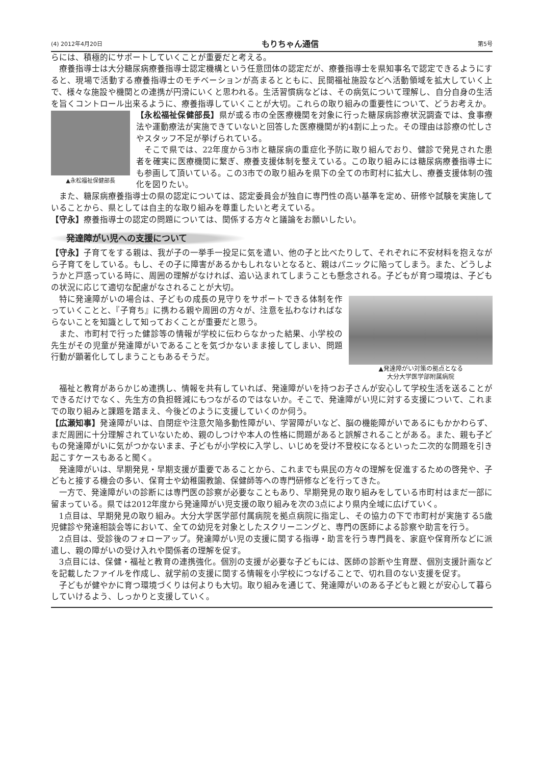(4) 2012年4月20日 もりちゃん通信 第5号
らには、積極的にサポートしていくことが重要だと考える。
療養指導士は大分糖尿病療養指導士認定機構という任意団体の認定だが、療養指導士を県知事名で認定できるようにすると、現場で活動する療養指導士のモチベーションが高まるとともに、民間福祉施設などへ活動領域を拡大していく上で、様々な施設や機関との連携が円滑にいくと思われる。生活習慣病などは、その病気について理解し、自分自身の生活を旨くコントロール出来るように、療養指導していくことが大切。これらの取り組みの重要性について、どうお考えか。
▲永松福祉保健部長
【永松福祉保健部長】県が或る市の全医療機関を対象に行った糖尿病診療状況調査では、食事療法や運動療法が実施できていないと回答した医療機関が約4割に上った。その理由は診療の忙しさやスタッフ不足が挙げられている。
そこで県では、22年度から3市と糖尿病の重症化予防に取り組んでおり、健診で発見された患者を確実に医療機関に繋ぎ、療養支援体制を整えている。この取り組みには糖尿病療養指導士にも参画して頂いている。この3市での取り組みを県下の全ての市町村に拡大し、療養支援体制の強化を図りたい。
また、糖尿病療養指導士の県の認定については、認定委員会が独自に専門性の高い基準を定め、研修や試験を実施していることから、県としては自主的な取り組みを尊重したいと考えている。
【守永】療養指導士の認定の問題については、関係する方々と議論をお願いしたい。
発達障がい児への支援について
【守永】子育てをする親は、我が子の一挙手一投足に気を遣い、他の子と比べたりして、それぞれに不安材料を抱えながら子育てをしている。もし、その子に障害があるかもしれないとなると、親はパニックに陥ってしまう。また、どうしようかと戸惑っている時に、周囲の理解がなければ、追い込まれてしまうことも懸念される。子どもが育つ環境は、子どもの状況に応じて適切な配慮がなされることが大切。
▲発達障がい対策の拠点となる
大分大学医学部附属病院
特に発達障がいの場合は、子どもの成長の見守りをサポートできる体制を作っていくことと、『子育ち』に携わる親や周囲の方々が、注意を払わなければならないことを知識として知っておくことが重要だと思う。
また、市町村で行った健診等の情報が学校に伝わらなかった結果、小学校の先生がその児童が発達障がいであることを気づかないまま接してしまい、問題行動が顕著化してしまうこともあるそうだ。
福祉と教育があらかじめ連携し、情報を共有していれば、発達障がいを持つお子さんが安心して学校生活を送ることができるだけでなく、先生方の負担軽減にもつながるのではないか。そこで、発達障がい児に対する支援について、これまでの取り組みと課題を踏まえ、今後どのように支援していくのか伺う。
【広瀬知事】発達障がいは、自閉症や注意欠陥多動性障がい、学習障がいなど、脳の機能障がいであるにもかかわらず、まだ周囲に十分理解されていないため、親のしつけや本人の性格に問題があると誤解されることがある。また、親も子どもの発達障がいに気がつかないまま、子どもが小学校に入学し、いじめを受け不登校になるといった二次的な問題を引き起こすケースもあると聞く。
発達障がいは、早期発見・早期支援が重要であることから、これまでも県民の方々の理解を促進するための啓発や、子どもと接する機会の多い、保育士や幼稚園教諭、保健師等への専門研修などを行ってきた。
一方で、発達障がいの診断には専門医の診察が必要なこともあり、早期発見の取り組みをしている市町村はまだ一部に留まっている。県では2012年度から発達障がい児支援の取り組みを次の3点により県内全域に広げていく。
1点目は、早期発見の取り組み。大分大学医学部付属病院を拠点病院に指定し、その協力の下で市町村が実施する5歳児健診や発達相談会等において、全ての幼児を対象としたスクリーニングと、専門の医師による診察や助言を行う。
2点目は、受診後のフォローアップ。発達障がい児の支援に関する指導・助言を行う専門員を、家庭や保育所などに派遣し、親の障がいの受け入れや関係者の理解を促す。
3点目には、保健・福祉と教育の連携強化。個別の支援が必要な子どもには、医師の診断や生育歴、個別支援計画などを記載したファイルを作成し、就学前の支援に関する情報を小学校につなげることで、切れ目のない支援を促す。
子どもが健やかに育つ環境づくりは何よりも大切。取り組みを通じて、発達障がいのある子どもと親とが安心して暮らしていけるよう、しっかりと支援していく。